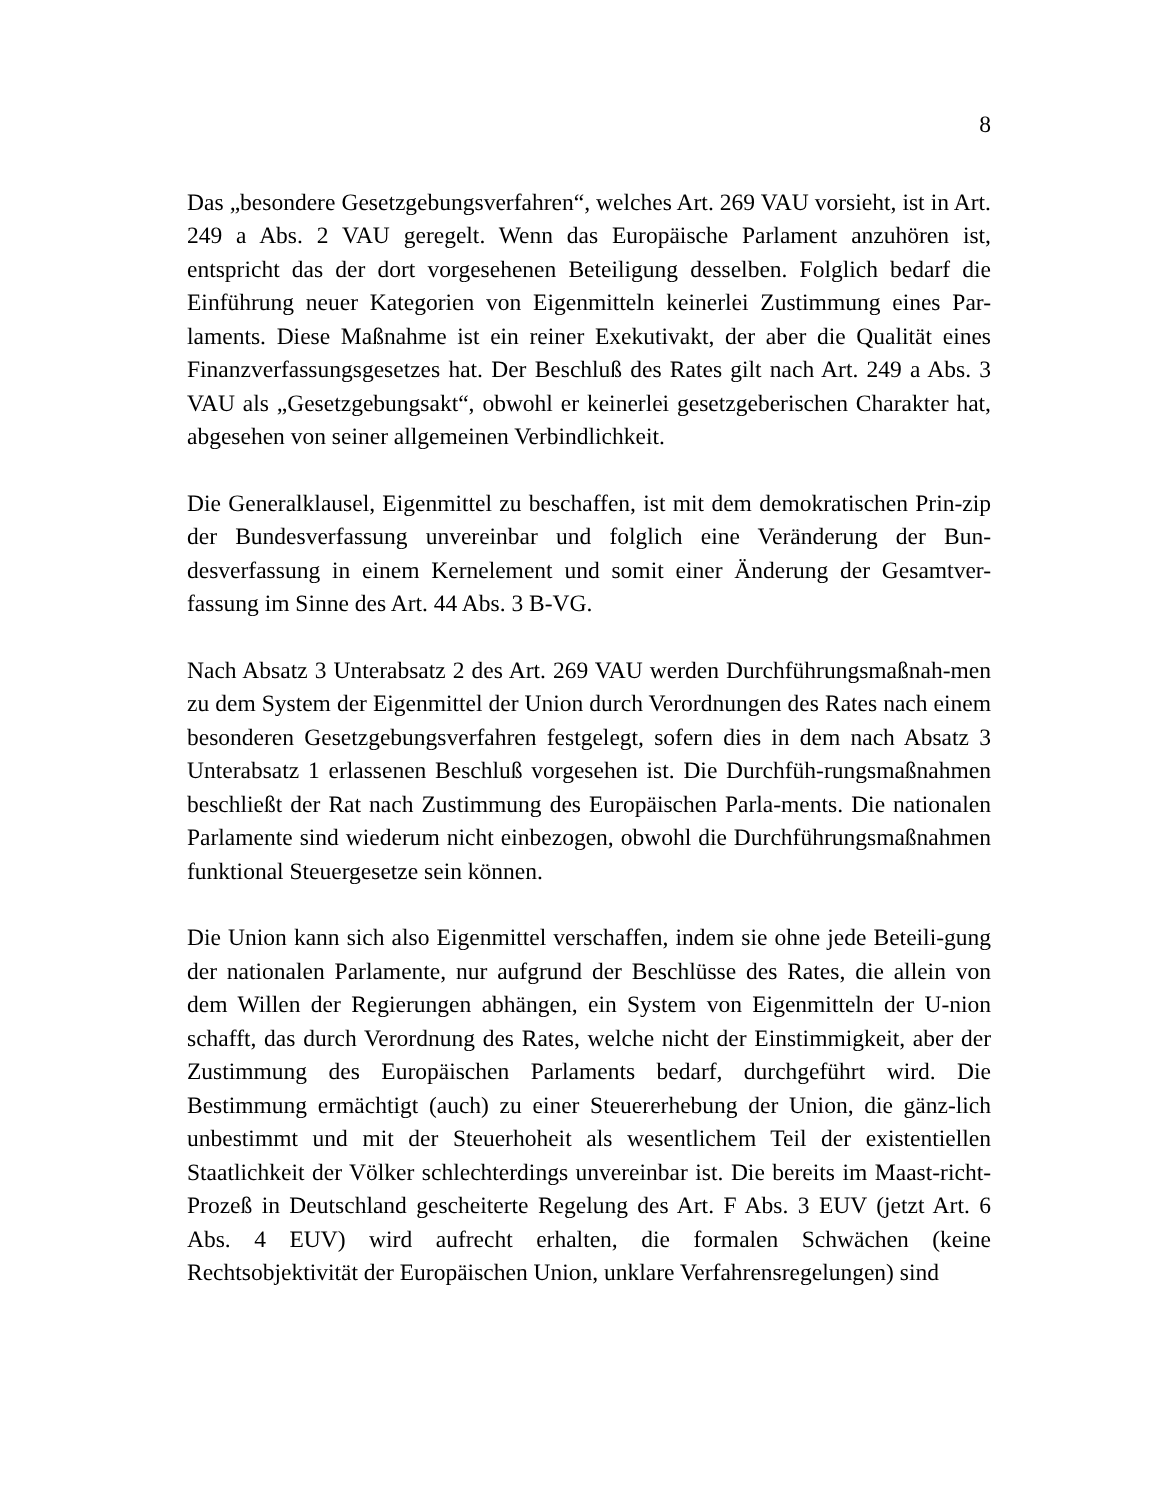8
Das „besondere Gesetzgebungsverfahren“, welches Art. 269 VAU vorsieht, ist in Art. 249 a Abs. 2 VAU geregelt. Wenn das Europäische Parlament anzuhören ist, entspricht das der dort vorgesehenen Beteiligung desselben. Folglich bedarf die Einführung neuer Kategorien von Eigenmitteln keinerlei Zustimmung eines Par-laments. Diese Maßnahme ist ein reiner Exekutivakt, der aber die Qualität eines Finanzverfassungsgesetzes hat. Der Beschluß des Rates gilt nach Art. 249 a Abs. 3 VAU als „Gesetzgebungsakt“, obwohl er keinerlei gesetzgeberischen Charakter hat, abgesehen von seiner allgemeinen Verbindlichkeit.
Die Generalklausel, Eigenmittel zu beschaffen, ist mit dem demokratischen Prin-zip der Bundesverfassung unvereinbar und folglich eine Veränderung der Bun-desverfassung in einem Kernelement und somit einer Änderung der Gesamtver-fassung im Sinne des Art. 44 Abs. 3 B-VG.
Nach Absatz 3 Unterabsatz 2 des Art. 269 VAU werden Durchführungsmaßnah-men zu dem System der Eigenmittel der Union durch Verordnungen des Rates nach einem besonderen Gesetzgebungsverfahren festgelegt, sofern dies in dem nach Absatz 3 Unterabsatz 1 erlassenen Beschluß vorgesehen ist. Die Durchfüh-rungsmaßnahmen beschließt der Rat nach Zustimmung des Europäischen Parla-ments. Die nationalen Parlamente sind wiederum nicht einbezogen, obwohl die Durchführungsmaßnahmen funktional Steuergesetze sein können.
Die Union kann sich also Eigenmittel verschaffen, indem sie ohne jede Beteili-gung der nationalen Parlamente, nur aufgrund der Beschlüsse des Rates, die allein von dem Willen der Regierungen abhängen, ein System von Eigenmitteln der U-nion schafft, das durch Verordnung des Rates, welche nicht der Einstimmigkeit, aber der Zustimmung des Europäischen Parlaments bedarf, durchgeführt wird. Die Bestimmung ermächtigt (auch) zu einer Steuererhebung der Union, die gänz-lich unbestimmt und mit der Steuerhoheit als wesentlichem Teil der existentiellen Staatlichkeit der Völker schlechterdings unvereinbar ist. Die bereits im Maast-richt-Prozeß in Deutschland gescheiterte Regelung des Art. F Abs. 3 EUV (jetzt Art. 6 Abs. 4 EUV) wird aufrecht erhalten, die formalen Schwächen (keine Rechtsobjektivität der Europäischen Union, unklare Verfahrensregelungen) sind